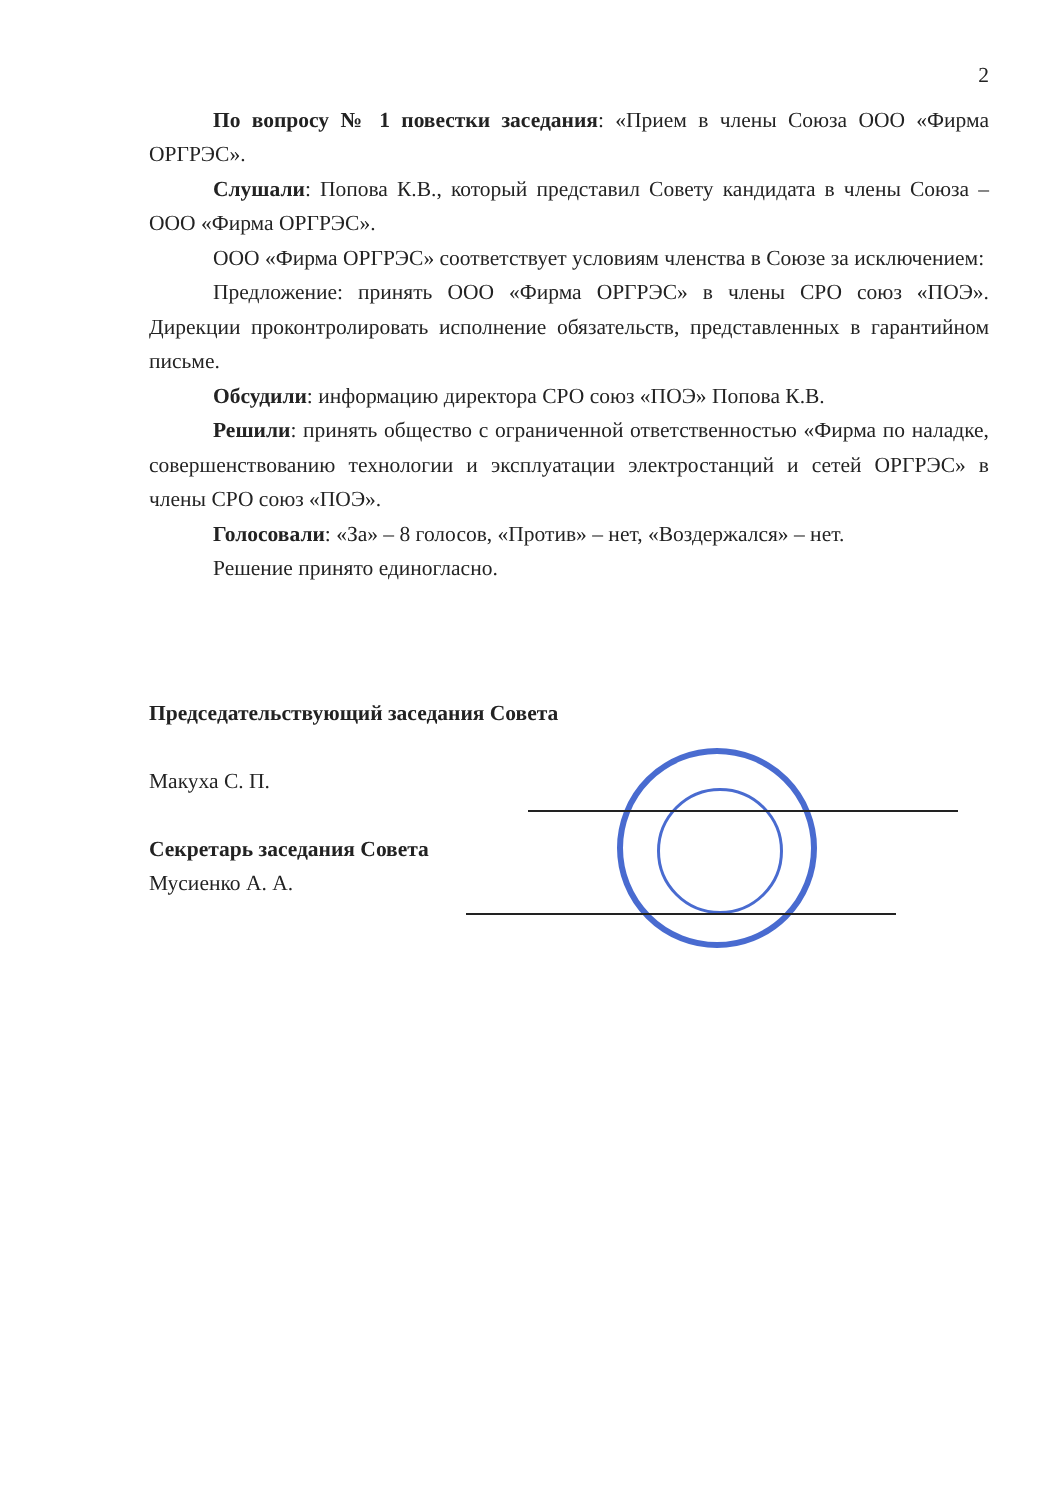2
По вопросу № 1 повестки заседания: «Прием в члены Союза ООО «Фирма ОРГРЭС».
Слушали: Попова К.В., который представил Совету кандидата в члены Союза – ООО «Фирма ОРГРЭС».
ООО «Фирма ОРГРЭС» соответствует условиям членства в Союзе за исключением:
Предложение: принять ООО «Фирма ОРГРЭС» в члены СРО союз «ПОЭ». Дирекции проконтролировать исполнение обязательств, представленных в гарантийном письме.
Обсудили: информацию директора СРО союз «ПОЭ» Попова К.В.
Решили: принять общество с ограниченной ответственностью «Фирма по наладке, совершенствованию технологии и эксплуатации электростанций и сетей ОРГРЭС» в члены СРО союз «ПОЭ».
Голосовали: «За» – 8 голосов, «Против» – нет, «Воздержался» – нет.
Решение принято единогласно.
Председательствующий заседания Совета
Макуха С. П.
Секретарь заседания Совета
Мусиенко А. А.